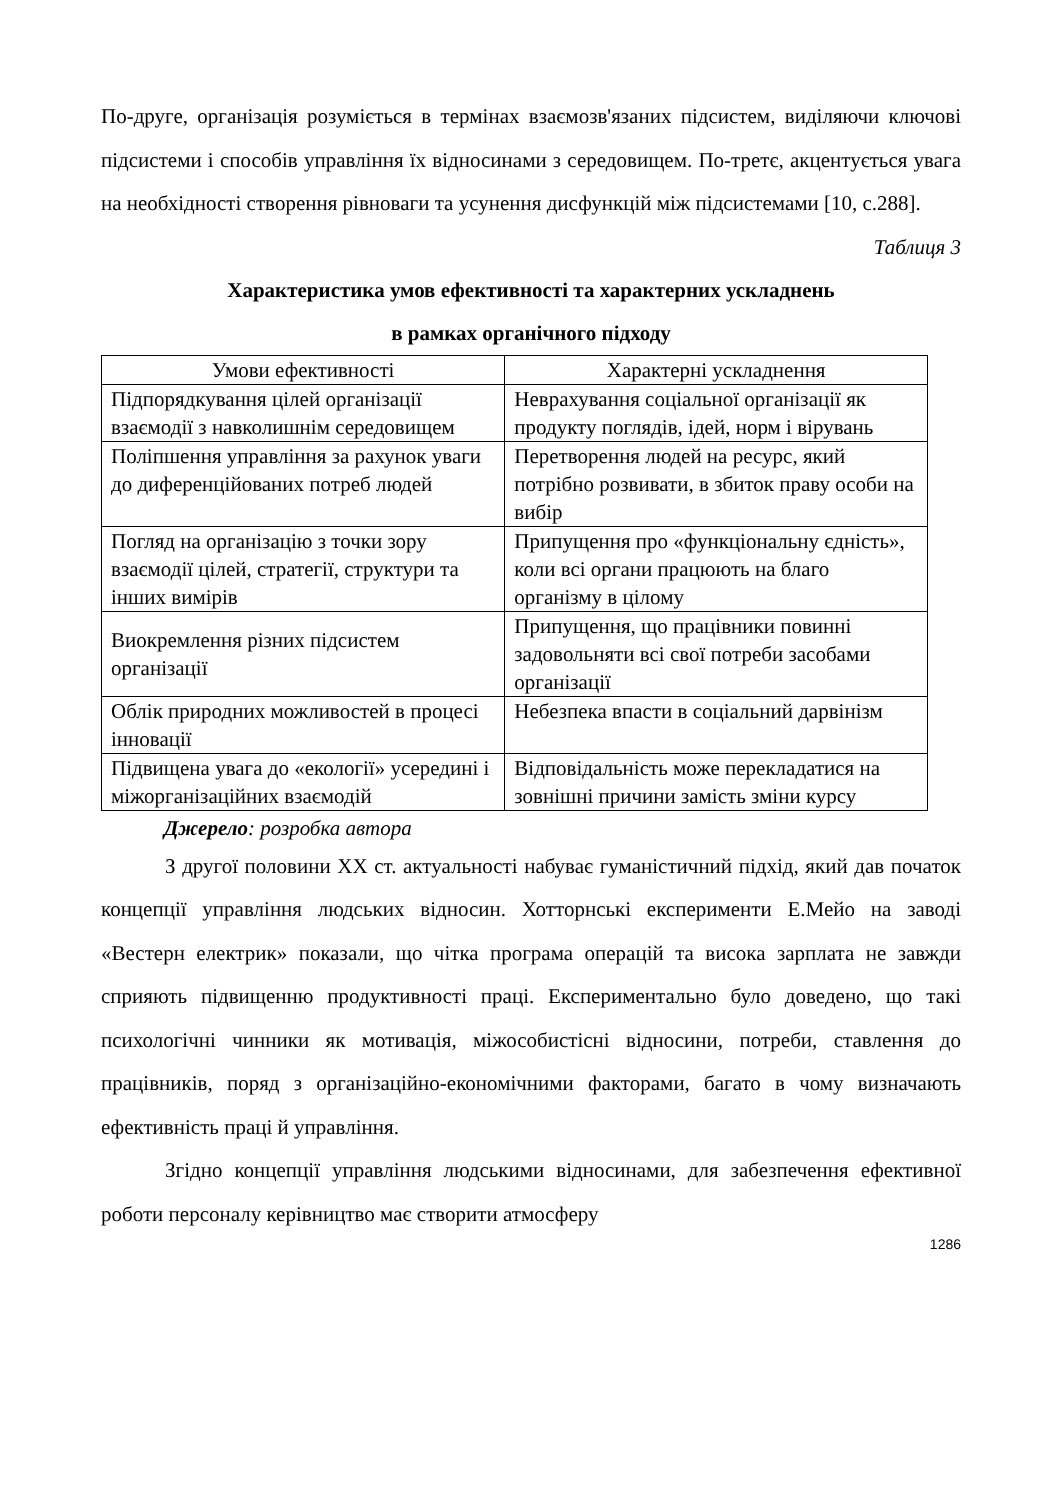По-друге, організація розуміється в термінах взаємозв'язаних підсистем, виділяючи ключові підсистеми і способів управління їх відносинами з середовищем. По-третє, акцентується увага на необхідності створення рівноваги та усунення дисфункцій між підсистемами [10, с.288].
Таблиця 3
Характеристика умов ефективності та характерних ускладнень
в рамках органічного підходу
| Умови ефективності | Характерні ускладнення |
| --- | --- |
| Підпорядкування цілей організації взаємодії з навколишнім середовищем | Неврахування соціальної організації як продукту поглядів, ідей, норм і вірувань |
| Поліпшення управління за рахунок уваги до диференційованих потреб людей | Перетворення людей на ресурс, який потрібно розвивати, в збиток праву особи на вибір |
| Погляд на організацію з точки зору взаємодії цілей, стратегії, структури та інших вимірів | Припущення про «функціональну єдність», коли всі органи працюють на благо організму в цілому |
| Виокремлення різних підсистем організації | Припущення, що працівники повинні задовольняти всі свої потреби засобами організації |
| Облік природних можливостей в процесі інновації | Небезпека впасти в соціальний дарвінізм |
| Підвищена увага до «екології» усередині і міжорганізаційних взаємодій | Відповідальність може перекладатися на зовнішні причини замість зміни курсу |
Джерело: розробка автора
З другої половини ХХ ст. актуальності набуває гуманістичний підхід, який дав початок концепції управління людських відносин. Хотторнські експерименти Е.Мейо на заводі «Вестерн електрик» показали, що чітка програма операцій та висока зарплата не завжди сприяють підвищенню продуктивності праці. Експериментально було доведено, що такі психологічні чинники як мотивація, міжособистісні відносини, потреби, ставлення до працівників, поряд з організаційно-економічними факторами, багато в чому визначають ефективність праці й управління.
Згідно концепції управління людськими відносинами, для забезпечення ефективної роботи персоналу керівництво має створити атмосферу
1286